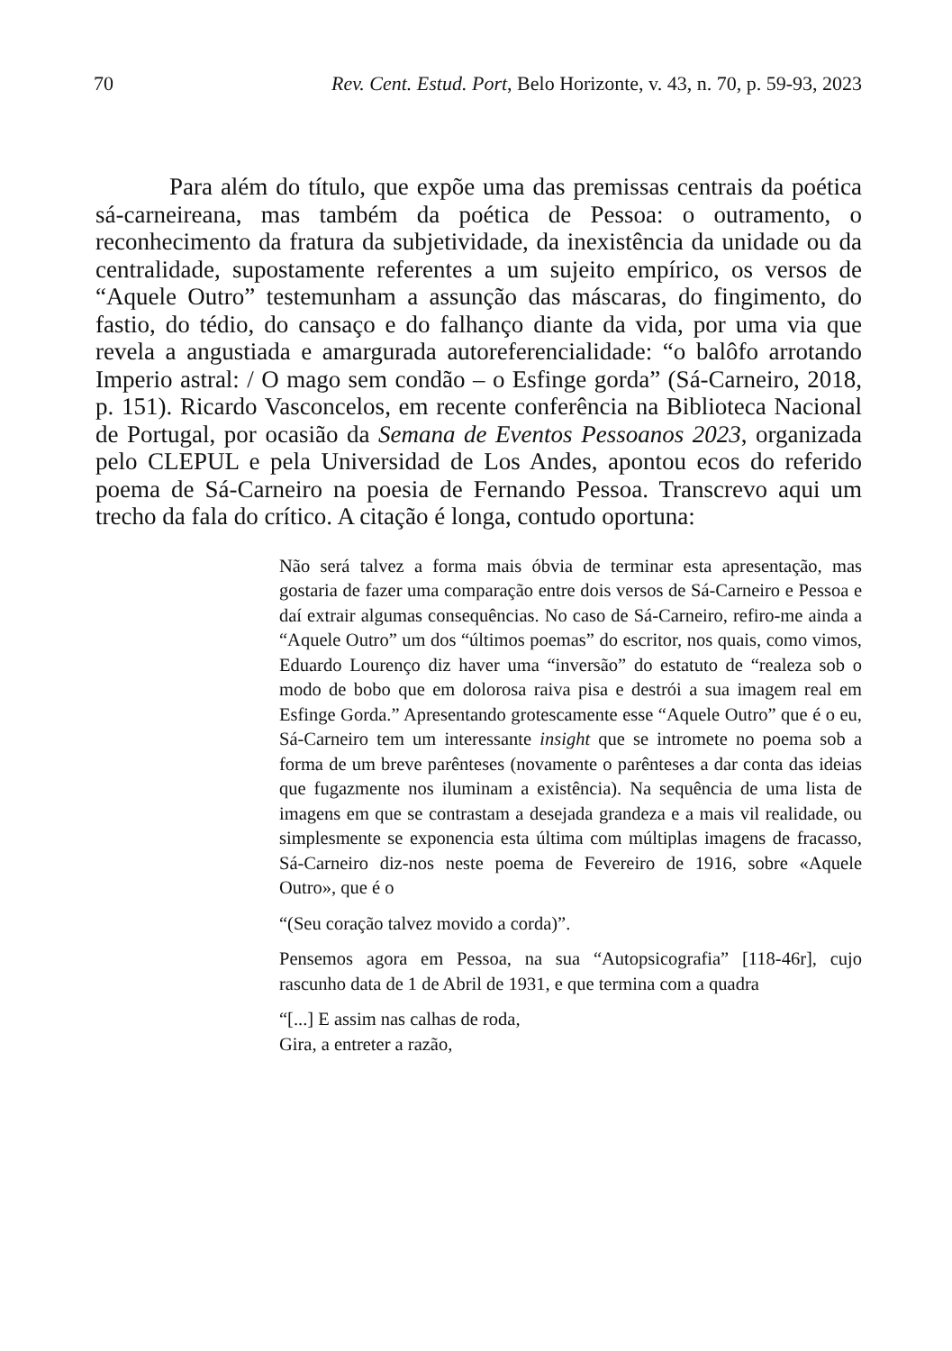70 Rev. Cent. Estud. Port, Belo Horizonte, v. 43, n. 70, p. 59-93, 2023
Para além do título, que expõe uma das premissas centrais da poética sá-carneireana, mas também da poética de Pessoa: o outramento, o reconhecimento da fratura da subjetividade, da inexistência da unidade ou da centralidade, supostamente referentes a um sujeito empírico, os versos de “Aquele Outro” testemunham a assunção das máscaras, do fingimento, do fastio, do tédio, do cansaço e do falhanço diante da vida, por uma via que revela a angustiada e amargurada autoreferencialidade: “o balôfo arrotando Imperio astral: / O mago sem condão – o Esfinge gorda” (Sá-Carneiro, 2018, p. 151). Ricardo Vasconcelos, em recente conferência na Biblioteca Nacional de Portugal, por ocasião da Semana de Eventos Pessoanos 2023, organizada pelo CLEPUL e pela Universidad de Los Andes, apontou ecos do referido poema de Sá-Carneiro na poesia de Fernando Pessoa. Transcrevo aqui um trecho da fala do crítico. A citação é longa, contudo oportuna:
Não será talvez a forma mais óbvia de terminar esta apresentação, mas gostaria de fazer uma comparação entre dois versos de Sá-Carneiro e Pessoa e daí extrair algumas consequências. No caso de Sá-Carneiro, refiro-me ainda a “Aquele Outro” um dos “últimos poemas” do escritor, nos quais, como vimos, Eduardo Lourenço diz haver uma “inversão” do estatuto de “realeza sob o modo de bobo que em dolorosa raiva pisa e destrói a sua imagem real em Esfinge Gorda.” Apresentando grotescamente esse “Aquele Outro” que é o eu, Sá-Carneiro tem um interessante insight que se intromete no poema sob a forma de um breve parênteses (novamente o parênteses a dar conta das ideias que fugazmente nos iluminam a existência). Na sequência de uma lista de imagens em que se contrastam a desejada grandeza e a mais vil realidade, ou simplesmente se exponencia esta última com múltiplas imagens de fracasso, Sá-Carneiro diz-nos neste poema de Fevereiro de 1916, sobre «Aquele Outro», que é o
“(Seu coração talvez movido a corda)”.
Pensemos agora em Pessoa, na sua “Autopsicografia” [118-46r], cujo rascunho data de 1 de Abril de 1931, e que termina com a quadra
“[...] E assim nas calhas de roda,
Gira, a entreter a razão,